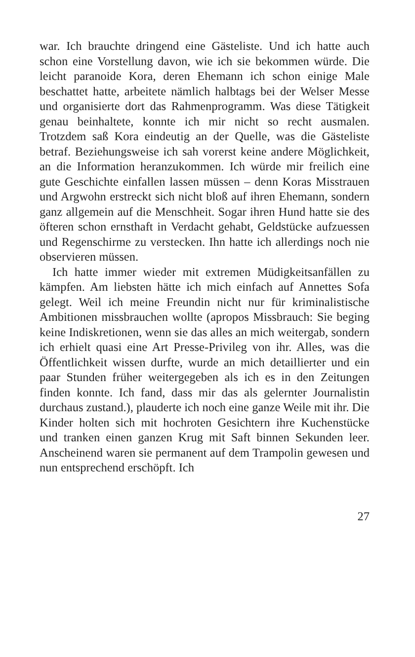war. Ich brauchte dringend eine Gästeliste. Und ich hatte auch schon eine Vorstellung davon, wie ich sie bekommen würde. Die leicht paranoide Kora, deren Ehemann ich schon einige Male beschattet hatte, arbeitete nämlich halbtags bei der Welser Messe und organisierte dort das Rahmenprogramm. Was diese Tätigkeit genau beinhaltete, konnte ich mir nicht so recht ausmalen. Trotzdem saß Kora eindeutig an der Quelle, was die Gästeliste betraf. Beziehungsweise ich sah vorerst keine andere Möglichkeit, an die Information heranzukommen. Ich würde mir freilich eine gute Geschichte einfallen lassen müssen – denn Koras Misstrauen und Argwohn erstreckt sich nicht bloß auf ihren Ehemann, sondern ganz allgemein auf die Menschheit. Sogar ihren Hund hatte sie des öfteren schon ernsthaft in Verdacht gehabt, Geldstücke aufzuessen und Regenschirme zu verstecken. Ihn hatte ich allerdings noch nie observieren müssen.
Ich hatte immer wieder mit extremen Müdigkeitsanfällen zu kämpfen. Am liebsten hätte ich mich einfach auf Annettes Sofa gelegt. Weil ich meine Freundin nicht nur für kriminalistische Ambitionen missbrauchen wollte (apropos Missbrauch: Sie beging keine Indiskretionen, wenn sie das alles an mich weitergab, sondern ich erhielt quasi eine Art Presse-Privileg von ihr. Alles, was die Öffentlichkeit wissen durfte, wurde an mich detaillierter und ein paar Stunden früher weitergegeben als ich es in den Zeitungen finden konnte. Ich fand, dass mir das als gelernter Journalistin durchaus zustand.), plauderte ich noch eine ganze Weile mit ihr. Die Kinder holten sich mit hochroten Gesichtern ihre Kuchenstücke und tranken einen ganzen Krug mit Saft binnen Sekunden leer. Anscheinend waren sie permanent auf dem Trampolin gewesen und nun entsprechend erschöpft. Ich
27